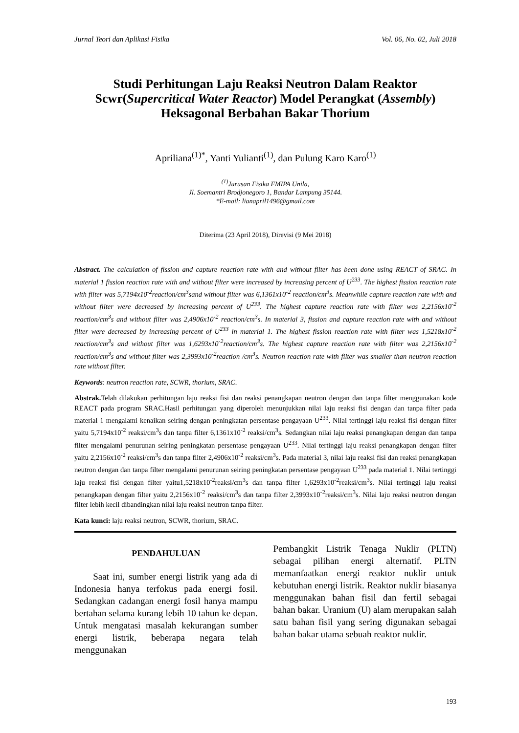Jurnal Teori dan Aplikasi Fisika Vol. 06, No. 02, Juli 2018
Studi Perhitungan Laju Reaksi Neutron Dalam Reaktor Scwr(Supercritical Water Reactor) Model Perangkat (Assembly) Heksagonal Berbahan Bakar Thorium
Apriliana<sup>(1)*</sup>, Yanti Yulianti<sup>(1)</sup>, dan Pulung Karo Karo<sup>(1)</sup>
<sup>(1)</sup> Jurusan Fisika FMIPA Unila,
Jl. Soemantri Brodjonegoro 1, Bandar Lampung 35144.
*E-mail: lianapril1496@gmail.com
Diterima (23 April 2018), Direvisi (9 Mei 2018)
Abstract. The calculation of fission and capture reaction rate with and without filter has been done using REACT of SRAC. In material 1 fission reaction rate with and without filter were increased by increasing percent of U<sup>233</sup>. The highest fission reaction rate with filter was 5,7194x10<sup>-2</sup>reaction/cm<sup>3</sup>sand without filter was 6,1361x10<sup>-2</sup> reaction/cm<sup>3</sup>s. Meanwhile capture reaction rate with and without filter were decreased by increasing percent of U<sup>233</sup>. The highest capture reaction rate with filter was 2,2156x10<sup>-2</sup> reaction/cm<sup>3</sup>s and without filter was 2,4906x10<sup>-2</sup> reaction/cm<sup>3</sup>s. In material 3, fission and capture reaction rate with and without filter were decreased by increasing percent of U<sup>233</sup> in material 1. The highest fission reaction rate with filter was 1,5218x10<sup>-2</sup> reaction/cm<sup>3</sup>s and without filter was 1,6293x10<sup>-2</sup>reaction/cm<sup>3</sup>s. The highest capture reaction rate with filter was 2,2156x10<sup>-2</sup> reaction/cm<sup>3</sup>s and without filter was 2,3993x10<sup>-2</sup>reaction /cm<sup>3</sup>s. Neutron reaction rate with filter was smaller than neutron reaction rate without filter.
Keywords: neutron reaction rate, SCWR, thorium, SRAC.
Abstrak. Telah dilakukan perhitungan laju reaksi fisi dan reaksi penangkapan neutron dengan dan tanpa filter menggunakan kode REACT pada program SRAC.Hasil perhitungan yang diperoleh menunjukkan nilai laju reaksi fisi dengan dan tanpa filter pada material 1 mengalami kenaikan seiring dengan peningkatan persentase pengayaan U<sup>233</sup>. Nilai tertinggi laju reaksi fisi dengan filter yaitu 5,7194x10<sup>-2</sup> reaksi/cm<sup>3</sup>s dan tanpa filter 6,1361x10<sup>-2</sup> reaksi/cm<sup>3</sup>s. Sedangkan nilai laju reaksi penangkapan dengan dan tanpa filter mengalami penurunan seiring peningkatan persentase pengayaan U<sup>233</sup>. Nilai tertinggi laju reaksi penangkapan dengan filter yaitu 2,2156x10<sup>-2</sup> reaksi/cm<sup>3</sup>s dan tanpa filter 2,4906x10<sup>-2</sup> reaksi/cm<sup>3</sup>s. Pada material 3, nilai laju reaksi fisi dan reaksi penangkapan neutron dengan dan tanpa filter mengalami penurunan seiring peningkatan persentase pengayaan U<sup>233</sup> pada material 1. Nilai tertinggi laju reaksi fisi dengan filter yaitu1,5218x10<sup>-2</sup>reaksi/cm<sup>3</sup>s dan tanpa filter 1,6293x10<sup>-2</sup>reaksi/cm<sup>3</sup>s. Nilai tertinggi laju reaksi penangkapan dengan filter yaitu 2,2156x10<sup>-2</sup> reaksi/cm<sup>3</sup>s dan tanpa filter 2,3993x10<sup>-2</sup>reaksi/cm<sup>3</sup>s. Nilai laju reaksi neutron dengan filter lebih kecil dibandingkan nilai laju reaksi neutron tanpa filter.
Kata kunci: laju reaksi neutron, SCWR, thorium, SRAC.
PENDAHULUAN
Saat ini, sumber energi listrik yang ada di Indonesia hanya terfokus pada energi fosil. Sedangkan cadangan energi fosil hanya mampu bertahan selama kurang lebih 10 tahun ke depan. Untuk mengatasi masalah kekurangan sumber energi listrik, beberapa negara telah menggunakan
Pembangkit Listrik Tenaga Nuklir (PLTN) sebagai pilihan energi alternatif. PLTN memanfaatkan energi reaktor nuklir untuk kebutuhan energi listrik. Reaktor nuklir biasanya menggunakan bahan fisil dan fertil sebagai bahan bakar. Uranium (U) alam merupakan salah satu bahan fisil yang sering digunakan sebagai bahan bakar utama sebuah reaktor nuklir.
193